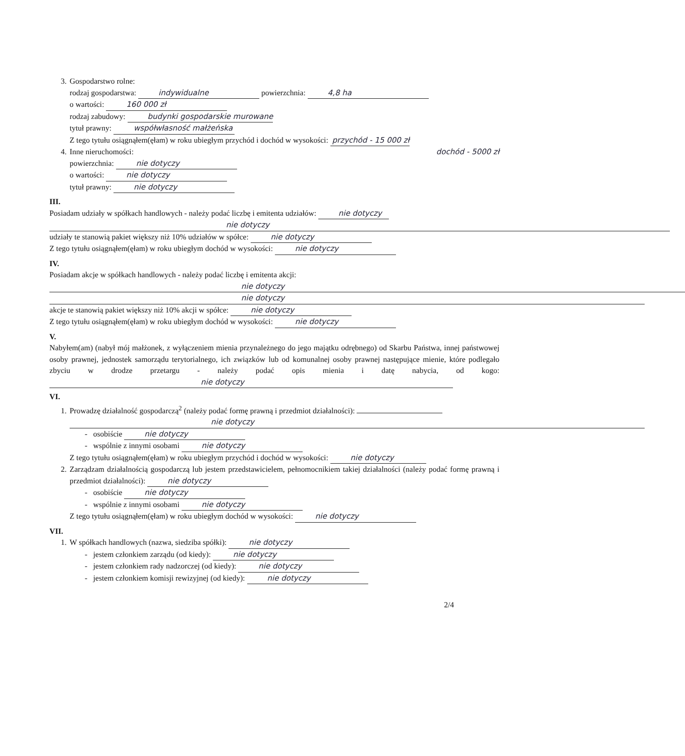3. Gospodarstwo rolne:
rodzaj gospodarstwa: indywidualne powierzchnia: 4,8 ha
o wartości: 160 000 zł
rodzaj zabudowy: budynki gospodarskie murowane
tytuł prawny: współwłasność małżeńska
Z tego tytułu osiągnąłem(ęłam) w roku ubiegłym przychód i dochód w wysokości: przychód - 15 000 zł
4. Inne nieruchomości: dochód - 5000 zł
powierzchnia: nie dotyczy
o wartości: nie dotyczy
tytuł prawny: nie dotyczy
III.
Posiadam udziały w spółkach handlowych - należy podać liczbę i emitenta udziałów: nie dotyczy
nie dotyczy
udziały te stanowią pakiet większy niż 10% udziałów w spółce: nie dotyczy
Z tego tytułu osiągnąłem(ęłam) w roku ubiegłym dochód w wysokości: nie dotyczy
IV.
Posiadam akcje w spółkach handlowych - należy podać liczbę i emitenta akcji:
nie dotyczy
nie dotyczy
akcje te stanowią pakiet większy niż 10% akcji w spółce: nie dotyczy
Z tego tytułu osiągnąłem(ęłam) w roku ubiegłym dochód w wysokości: nie dotyczy
V.
Nabyłem(am) (nabył mój małżonek, z wyłączeniem mienia przynależnego do jego majątku odrębnego) od Skarbu Państwa, innej państwowej osoby prawnej, jednostek samorządu terytorialnego, ich związków lub od komunalnej osoby prawnej następujące mienie, które podlegało zbyciu w drodze przetargu - należy podać opis mienia i datę nabycia, od kogo: nie dotyczy
VI.
1. Prowadzę działalność gospodarczą<sup>2</sup> (należy podać formę prawną i przedmiot działalności):
nie dotyczy
- osobiście nie dotyczy
- wspólnie z innymi osobami nie dotyczy
Z tego tytułu osiągnąłem(ęłam) w roku ubiegłym przychód i dochód w wysokości: nie dotyczy
2. Zarządzam działalnością gospodarczą lub jestem przedstawicielem, pełnomocnikiem takiej działalności (należy podać formę prawną i przedmiot działalności): nie dotyczy
- osobiście nie dotyczy
- wspólnie z innymi osobami nie dotyczy
Z tego tytułu osiągnąłem(ęłam) w roku ubiegłym dochód w wysokości: nie dotyczy
VII.
1. W spółkach handlowych (nazwa, siedziba spółki): nie dotyczy
- jestem członkiem zarządu (od kiedy): nie dotyczy
- jestem członkiem rady nadzorczej (od kiedy): nie dotyczy
- jestem członkiem komisji rewizyjnej (od kiedy): nie dotyczy
2/4